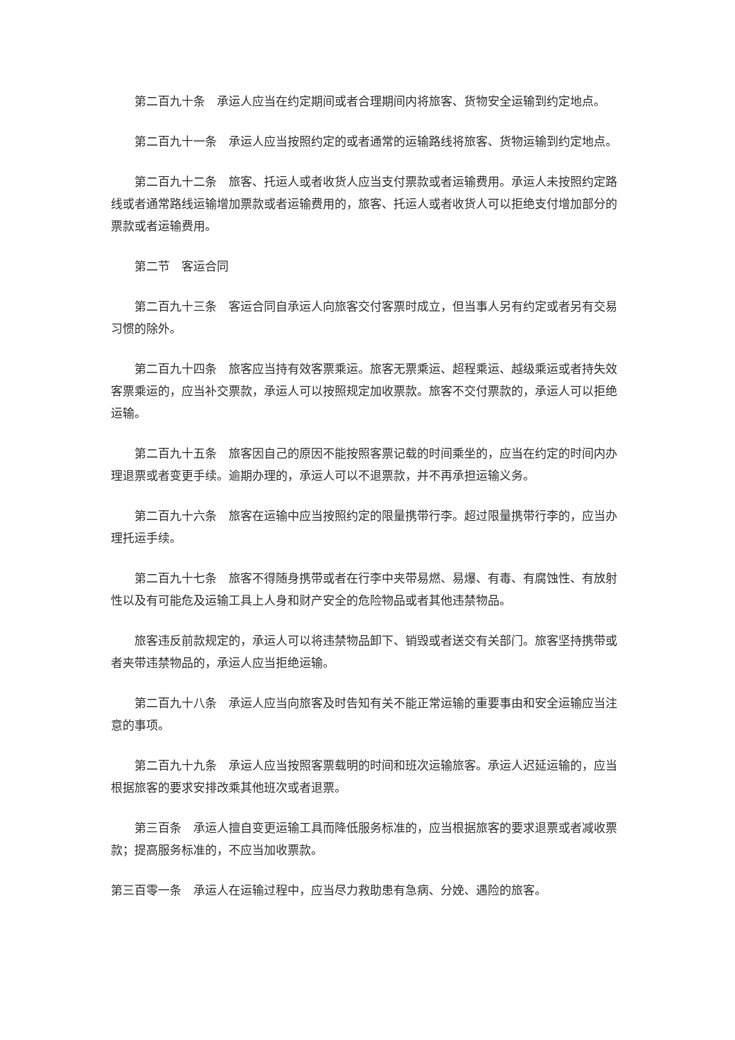第二百九十条　承运人应当在约定期间或者合理期间内将旅客、货物安全运输到约定地点。
第二百九十一条　承运人应当按照约定的或者通常的运输路线将旅客、货物运输到约定地点。
第二百九十二条　旅客、托运人或者收货人应当支付票款或者运输费用。承运人未按照约定路线或者通常路线运输增加票款或者运输费用的，旅客、托运人或者收货人可以拒绝支付增加部分的票款或者运输费用。
第二节　客运合同
第二百九十三条　客运合同自承运人向旅客交付客票时成立，但当事人另有约定或者另有交易习惯的除外。
第二百九十四条　旅客应当持有效客票乘运。旅客无票乘运、超程乘运、越级乘运或者持失效客票乘运的，应当补交票款，承运人可以按照规定加收票款。旅客不交付票款的，承运人可以拒绝运输。
第二百九十五条　旅客因自己的原因不能按照客票记载的时间乘坐的，应当在约定的时间内办理退票或者变更手续。逾期办理的，承运人可以不退票款，并不再承担运输义务。
第二百九十六条　旅客在运输中应当按照约定的限量携带行李。超过限量携带行李的，应当办理托运手续。
第二百九十七条　旅客不得随身携带或者在行李中夹带易燃、易爆、有毒、有腐蚀性、有放射性以及有可能危及运输工具上人身和财产安全的危险物品或者其他违禁物品。
旅客违反前款规定的，承运人可以将违禁物品卸下、销毁或者送交有关部门。旅客坚持携带或者夹带违禁物品的，承运人应当拒绝运输。
第二百九十八条　承运人应当向旅客及时告知有关不能正常运输的重要事由和安全运输应当注意的事项。
第二百九十九条　承运人应当按照客票载明的时间和班次运输旅客。承运人迟延运输的，应当根据旅客的要求安排改乘其他班次或者退票。
第三百条　承运人擅自变更运输工具而降低服务标准的，应当根据旅客的要求退票或者减收票款；提高服务标准的，不应当加收票款。
第三百零一条　承运人在运输过程中，应当尽力救助患有急病、分娩、遇险的旅客。